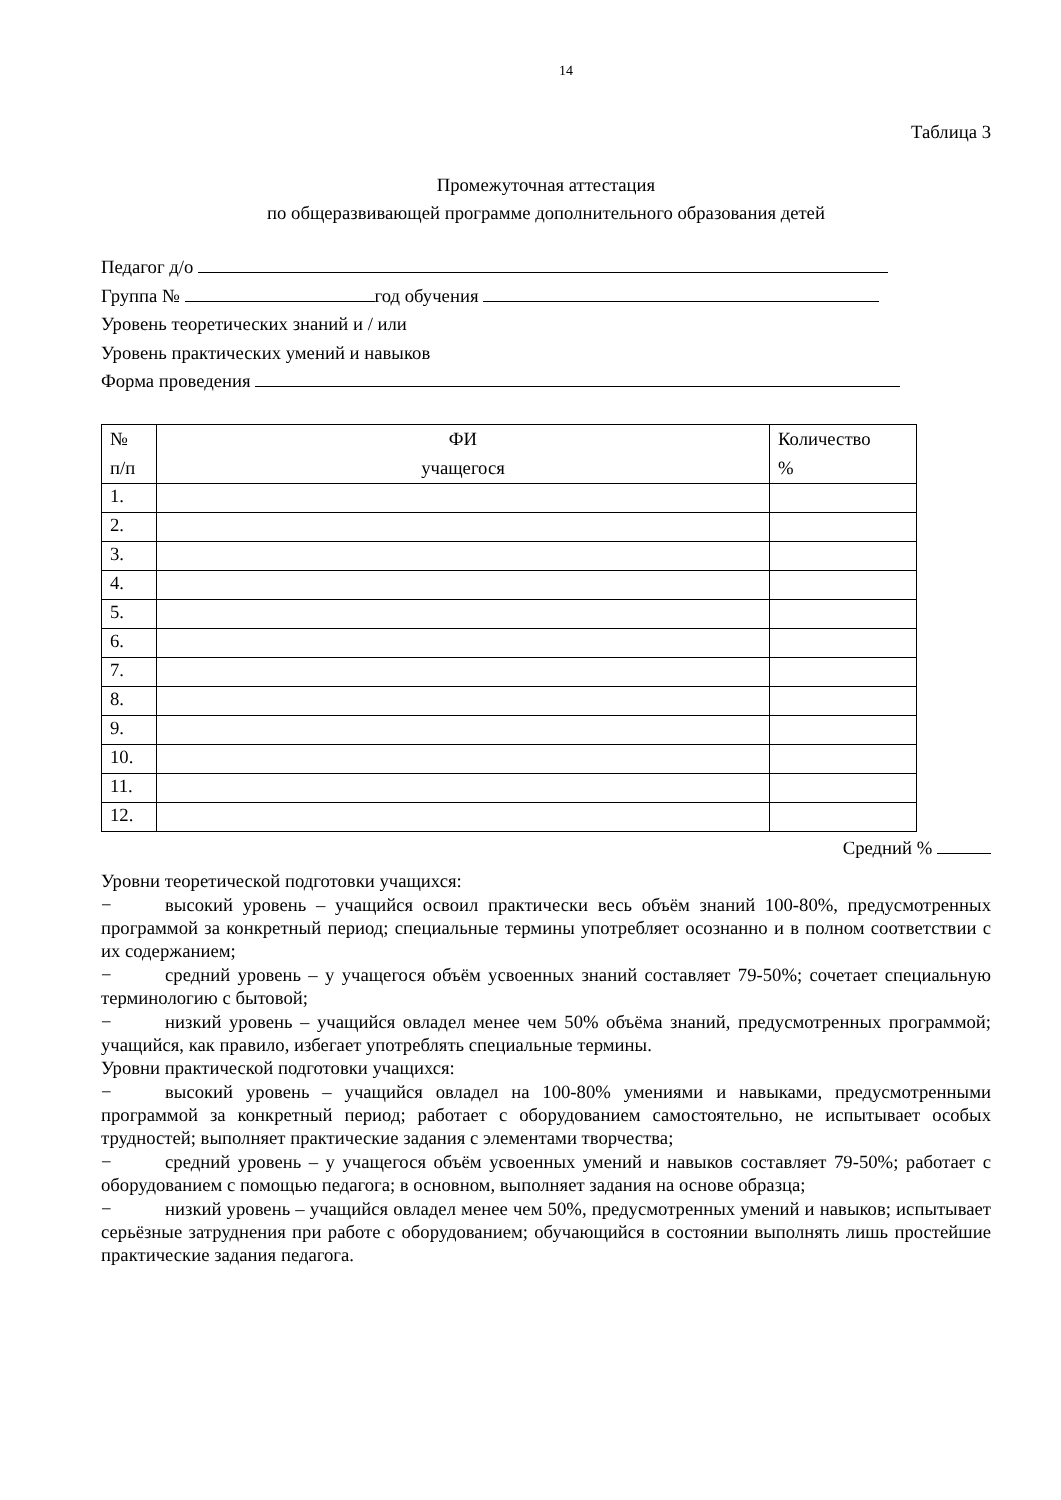14
Таблица 3
Промежуточная аттестация
по общеразвивающей программе дополнительного образования детей
Педагог д/о
Группа № год обучения
Уровень теоретических знаний и / или
Уровень практических умений и навыков
Форма проведения
| № п/п | ФИ учащегося | Количество % |
| --- | --- | --- |
| 1. | | |
| 2. | | |
| 3. | | |
| 4. | | |
| 5. | | |
| 6. | | |
| 7. | | |
| 8. | | |
| 9. | | |
| 10. | | |
| 11. | | |
| 12. | | |
Средний %
Уровни теоретической подготовки учащихся:
− высокий уровень – учащийся освоил практически весь объём знаний 100-80%, предусмотренных программой за конкретный период; специальные термины употребляет осознанно и в полном соответствии с их содержанием;
− средний уровень – у учащегося объём усвоенных знаний составляет 79-50%; сочетает специальную терминологию с бытовой;
− низкий уровень – учащийся овладел менее чем 50% объёма знаний, предусмотренных программой; учащийся, как правило, избегает употреблять специальные термины.
Уровни практической подготовки учащихся:
− высокий уровень – учащийся овладел на 100-80% умениями и навыками, предусмотренными программой за конкретный период; работает с оборудованием самостоятельно, не испытывает особых трудностей; выполняет практические задания с элементами творчества;
− средний уровень – у учащегося объём усвоенных умений и навыков составляет 79-50%; работает с оборудованием с помощью педагога; в основном, выполняет задания на основе образца;
− низкий уровень – учащийся овладел менее чем 50%, предусмотренных умений и навыков; испытывает серьёзные затруднения при работе с оборудованием; обучающийся в состоянии выполнять лишь простейшие практические задания педагога.